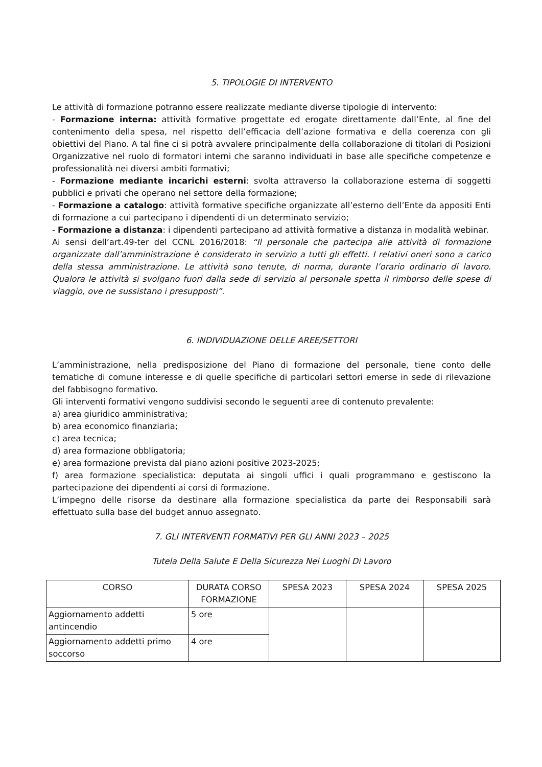5. TIPOLOGIE DI INTERVENTO
Le attività di formazione potranno essere realizzate mediante diverse tipologie di intervento:
- Formazione interna: attività formative progettate ed erogate direttamente dall’Ente, al fine del contenimento della spesa, nel rispetto dell’efficacia dell’azione formativa e della coerenza con gli obiettivi del Piano. A tal fine ci si potrà avvalere principalmente della collaborazione di titolari di Posizioni Organizzative nel ruolo di formatori interni che saranno individuati in base alle specifiche competenze e professionalità nei diversi ambiti formativi;
- Formazione mediante incarichi esterni: svolta attraverso la collaborazione esterna di soggetti pubblici e privati che operano nel settore della formazione;
- Formazione a catalogo: attività formative specifiche organizzate all’esterno dell’Ente da appositi Enti di formazione a cui partecipano i dipendenti di un determinato servizio;
- Formazione a distanza: i dipendenti partecipano ad attività formative a distanza in modalità webinar.
Ai sensi dell’art.49-ter del CCNL 2016/2018: “Il personale che partecipa alle attività di formazione organizzate dall’amministrazione è considerato in servizio a tutti gli effetti. I relativi oneri sono a carico della stessa amministrazione. Le attività sono tenute, di norma, durante l’orario ordinario di lavoro. Qualora le attività si svolgano fuori dalla sede di servizio al personale spetta il rimborso delle spese di viaggio, ove ne sussistano i presupposti”.
6. INDIVIDUAZIONE DELLE AREE/SETTORI
L’amministrazione, nella predisposizione del Piano di formazione del personale, tiene conto delle tematiche di comune interesse e di quelle specifiche di particolari settori emerse in sede di rilevazione del fabbisogno formativo.
Gli interventi formativi vengono suddivisi secondo le seguenti aree di contenuto prevalente:
a) area giuridico amministrativa;
b) area economico finanziaria;
c) area tecnica;
d) area formazione obbligatoria;
e) area formazione prevista dal piano azioni positive 2023-2025;
f) area formazione specialistica: deputata ai singoli uffici i quali programmano e gestiscono la partecipazione dei dipendenti ai corsi di formazione.
L’impegno delle risorse da destinare alla formazione specialistica da parte dei Responsabili sarà effettuato sulla base del budget annuo assegnato.
7. GLI INTERVENTI FORMATIVI PER GLI ANNI 2023 – 2025
Tutela Della Salute E Della Sicurezza Nei Luoghi Di Lavoro
| CORSO | DURATA CORSO FORMAZIONE | SPESA 2023 | SPESA 2024 | SPESA 2025 |
| --- | --- | --- | --- | --- |
| Aggiornamento addetti antincendio | 5 ore | | | |
| Aggiornamento addetti primo soccorso | 4 ore | | | |